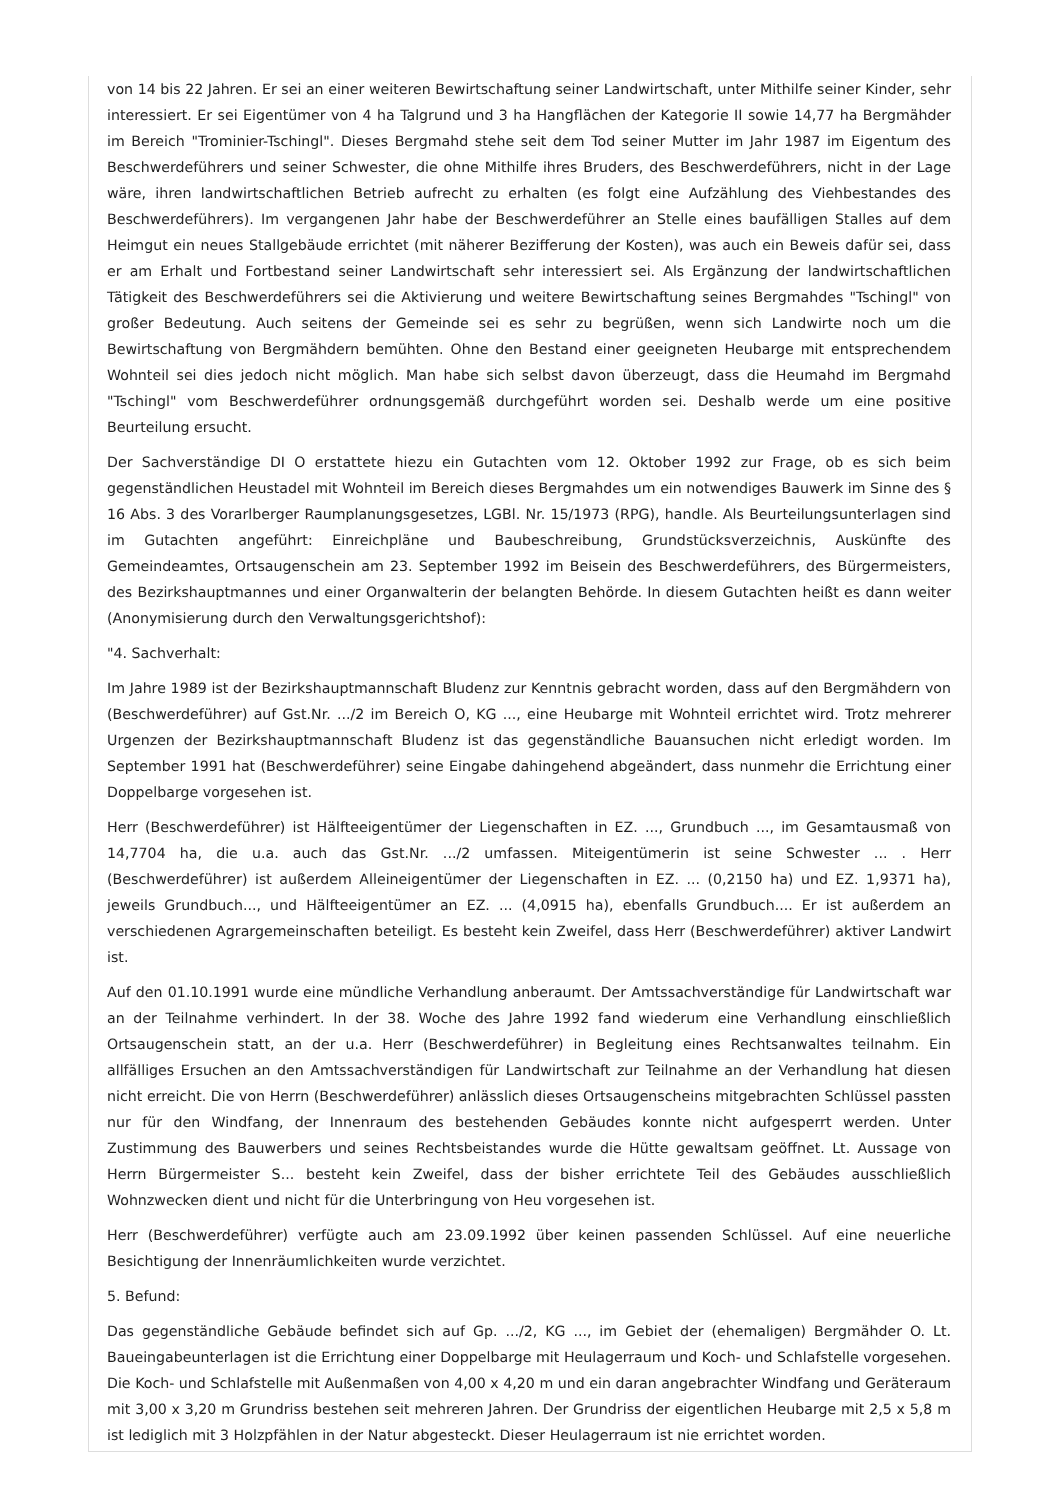von 14 bis 22 Jahren. Er sei an einer weiteren Bewirtschaftung seiner Landwirtschaft, unter Mithilfe seiner Kinder, sehr interessiert. Er sei Eigentümer von 4 ha Talgrund und 3 ha Hangflächen der Kategorie II sowie 14,77 ha Bergmähder im Bereich "Trominier-Tschingl". Dieses Bergmahd stehe seit dem Tod seiner Mutter im Jahr 1987 im Eigentum des Beschwerdeführers und seiner Schwester, die ohne Mithilfe ihres Bruders, des Beschwerdeführers, nicht in der Lage wäre, ihren landwirtschaftlichen Betrieb aufrecht zu erhalten (es folgt eine Aufzählung des Viehbestandes des Beschwerdeführers). Im vergangenen Jahr habe der Beschwerdeführer an Stelle eines baufälligen Stalles auf dem Heimgut ein neues Stallgebäude errichtet (mit näherer Bezifferung der Kosten), was auch ein Beweis dafür sei, dass er am Erhalt und Fortbestand seiner Landwirtschaft sehr interessiert sei. Als Ergänzung der landwirtschaftlichen Tätigkeit des Beschwerdeführers sei die Aktivierung und weitere Bewirtschaftung seines Bergmahdes "Tschingl" von großer Bedeutung. Auch seitens der Gemeinde sei es sehr zu begrüßen, wenn sich Landwirte noch um die Bewirtschaftung von Bergmähdern bemühten. Ohne den Bestand einer geeigneten Heubarge mit entsprechendem Wohnteil sei dies jedoch nicht möglich. Man habe sich selbst davon überzeugt, dass die Heumahd im Bergmahd "Tschingl" vom Beschwerdeführer ordnungsgemäß durchgeführt worden sei. Deshalb werde um eine positive Beurteilung ersucht.
Der Sachverständige DI O erstattete hiezu ein Gutachten vom 12. Oktober 1992 zur Frage, ob es sich beim gegenständlichen Heustadel mit Wohnteil im Bereich dieses Bergmahdes um ein notwendiges Bauwerk im Sinne des § 16 Abs. 3 des Vorarlberger Raumplanungsgesetzes, LGBl. Nr. 15/1973 (RPG), handle. Als Beurteilungsunterlagen sind im Gutachten angeführt: Einreichpläne und Baubeschreibung, Grundstücksverzeichnis, Auskünfte des Gemeindeamtes, Ortsaugenschein am 23. September 1992 im Beisein des Beschwerdeführers, des Bürgermeisters, des Bezirkshauptmannes und einer Organwalterin der belangten Behörde. In diesem Gutachten heißt es dann weiter (Anonymisierung durch den Verwaltungsgerichtshof):
"4. Sachverhalt:
Im Jahre 1989 ist der Bezirkshauptmannschaft Bludenz zur Kenntnis gebracht worden, dass auf den Bergmähdern von (Beschwerdeführer) auf Gst.Nr. .../2 im Bereich O, KG ..., eine Heubarge mit Wohnteil errichtet wird. Trotz mehrerer Urgenzen der Bezirkshauptmannschaft Bludenz ist das gegenständliche Bauansuchen nicht erledigt worden. Im September 1991 hat (Beschwerdeführer) seine Eingabe dahingehend abgeändert, dass nunmehr die Errichtung einer Doppelbarge vorgesehen ist.
Herr (Beschwerdeführer) ist Hälfteeigentümer der Liegenschaften in EZ. ..., Grundbuch ..., im Gesamtausmaß von 14,7704 ha, die u.a. auch das Gst.Nr. .../2 umfassen. Miteigentümerin ist seine Schwester ... . Herr (Beschwerdeführer) ist außerdem Alleineigentümer der Liegenschaften in EZ. ... (0,2150 ha) und EZ. 1,9371 ha), jeweils Grundbuch..., und Hälfteeigentümer an EZ. ... (4,0915 ha), ebenfalls Grundbuch.... Er ist außerdem an verschiedenen Agrargemeinschaften beteiligt. Es besteht kein Zweifel, dass Herr (Beschwerdeführer) aktiver Landwirt ist.
Auf den 01.10.1991 wurde eine mündliche Verhandlung anberaumt. Der Amtssachverständige für Landwirtschaft war an der Teilnahme verhindert. In der 38. Woche des Jahre 1992 fand wiederum eine Verhandlung einschließlich Ortsaugenschein statt, an der u.a. Herr (Beschwerdeführer) in Begleitung eines Rechtsanwaltes teilnahm. Ein allfälliges Ersuchen an den Amtssachverständigen für Landwirtschaft zur Teilnahme an der Verhandlung hat diesen nicht erreicht. Die von Herrn (Beschwerdeführer) anlässlich dieses Ortsaugenscheins mitgebrachten Schlüssel passten nur für den Windfang, der Innenraum des bestehenden Gebäudes konnte nicht aufgesperrt werden. Unter Zustimmung des Bauwerbers und seines Rechtsbeistandes wurde die Hütte gewaltsam geöffnet. Lt. Aussage von Herrn Bürgermeister S... besteht kein Zweifel, dass der bisher errichtete Teil des Gebäudes ausschließlich Wohnzwecken dient und nicht für die Unterbringung von Heu vorgesehen ist.
Herr (Beschwerdeführer) verfügte auch am 23.09.1992 über keinen passenden Schlüssel. Auf eine neuerliche Besichtigung der Innenräumlichkeiten wurde verzichtet.
5. Befund:
Das gegenständliche Gebäude befindet sich auf Gp. .../2, KG ..., im Gebiet der (ehemaligen) Bergmähder O. Lt. Baueingabeunterlagen ist die Errichtung einer Doppelbarge mit Heulagerraum und Koch- und Schlafstelle vorgesehen. Die Koch- und Schlafstelle mit Außenmaßen von 4,00 x 4,20 m und ein daran angebrachter Windfang und Geräteraum mit 3,00 x 3,20 m Grundriss bestehen seit mehreren Jahren. Der Grundriss der eigentlichen Heubarge mit 2,5 x 5,8 m ist lediglich mit 3 Holzpfählen in der Natur abgesteckt. Dieser Heulagerraum ist nie errichtet worden.